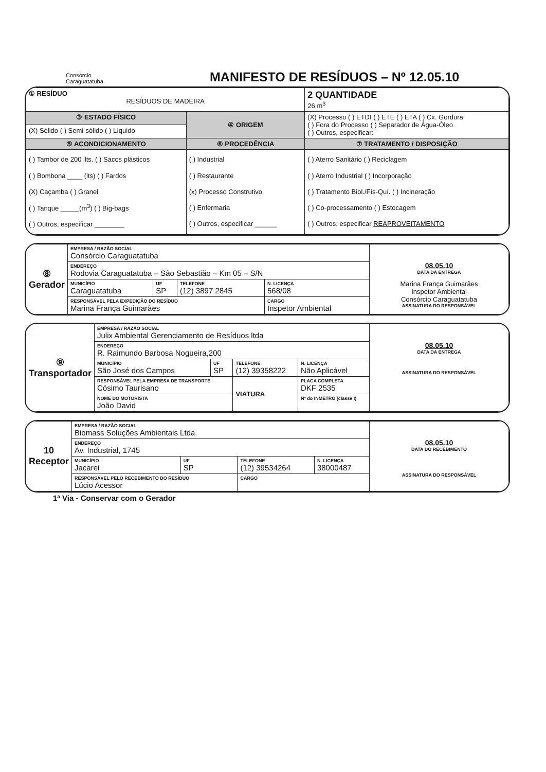Consórcio
Caraguatatuba
MANIFESTO DE RESÍDUOS – Nº 12.05.10
| ① RESÍDUO RESÍDUOS DE MADEIRA | | 2 QUANTIDADE 26 m<sup>3</sup> |
| ③ ESTADO FÍSICO | ④ ORIGEM | (X) Processo ( ) ETDI ( ) ETE ( ) ETA ( ) Cx. Gordura ( ) Fora do Processo ( ) Separador de Água-Óleo ( ) Outros, especificar: |
| (X) Sólido ( ) Semi-sólido ( ) Líquido | | |
| ⑤ ACONDICIONAMENTO | ⑥ PROCEDÊNCIA | ⑦ TRATAMENTO / DISPOSIÇÃO |
| ( ) Tambor de 200 llts. ( ) Sacos plásticos ( ) Bombona ____ (lts) ( ) Fardos (X) Caçamba ( ) Granel ( ) Tanque _____(m<sup>3</sup>) ( ) Big-bags ( ) Outros, especificar ________ | ( ) Industrial ( ) Restaurante (x) Processo Construtivo ( ) Enfermaria ( ) Outros, especificar ______ | ( ) Aterro Sanitário ( ) Reciclagem ( ) Aterro Industrial ( ) Incorporação ( ) Tratamento Biol./Fís-Quí. ( ) Incineração ( ) Co-processamento ( ) Estocagem ( ) Outros, especificar REAPROVEITAMENTO |
| ⑧ Gerador | EMPRESA / RAZÃO SOCIAL Consórcio Caraguatatuba | | | | 08.05.10 DATA DA ENTREGA Marina França Guimarães Inspetor Ambiental Consórcio Caraguatatuba ASSINATURA DO RESPONSÁVEL |
| | ENDEREÇO Rodovia Caraguatatuba – São Sebastião – Km 05 – S/N | | | | |
| | MUNICÍPIO Caraguatatuba | UF SP | TELEFONE (12) 3897 2845 | N. LICENÇA 568/08 | |
| | RESPONSÁVEL PELA EXPEDIÇÃO DO RESÍDUO Marina França Guimarães | | | CARGO Inspetor Ambiental | |
| ⑨ Transportador | EMPRESA / RAZÃO SOCIAL Julix Ambiental Gerenciamento de Resíduos ltda | | | | | 08.05.10 DATA DA ENTREGA ASSINATURA DO RESPONSÁVEL |
| | ENDEREÇO R. Raimundo Barbosa Nogueira,200 | | | | | |
| | MUNICÍPIO São José dos Campos | UF SP | TELEFONE (12) 39358222 | | N. LICENÇA Não Aplicável | |
| | RESPONSÁVEL PELA EMPRESA DE TRANSPORTE Cósimo Taurisano | | VIATURA | PLACA COMPLETA DKF 2535 | | |
| | NOME DO MOTORISTA João David | | | Nº do INMETRO (classe I) | | |
| 10 Receptor | EMPRESA / RAZÃO SOCIAL Biomass Soluções Ambientais Ltda. | | | | 08.05.10 DATA DO RECEBIMENTO ASSINATURA DO RESPONSÁVEL |
| | ENDEREÇO Av. Industrial, 1745 | | | | |
| | MUNICÍPIO Jacarei | UF SP | TELEFONE (12) 39534264 | N. LICENÇA 38000487 | |
| | RESPONSÁVEL PELO RECEBIMENTO DO RESÍDUO Lúcio Acessor | | CARGO | | |
1ª Via - Conservar com o Gerador